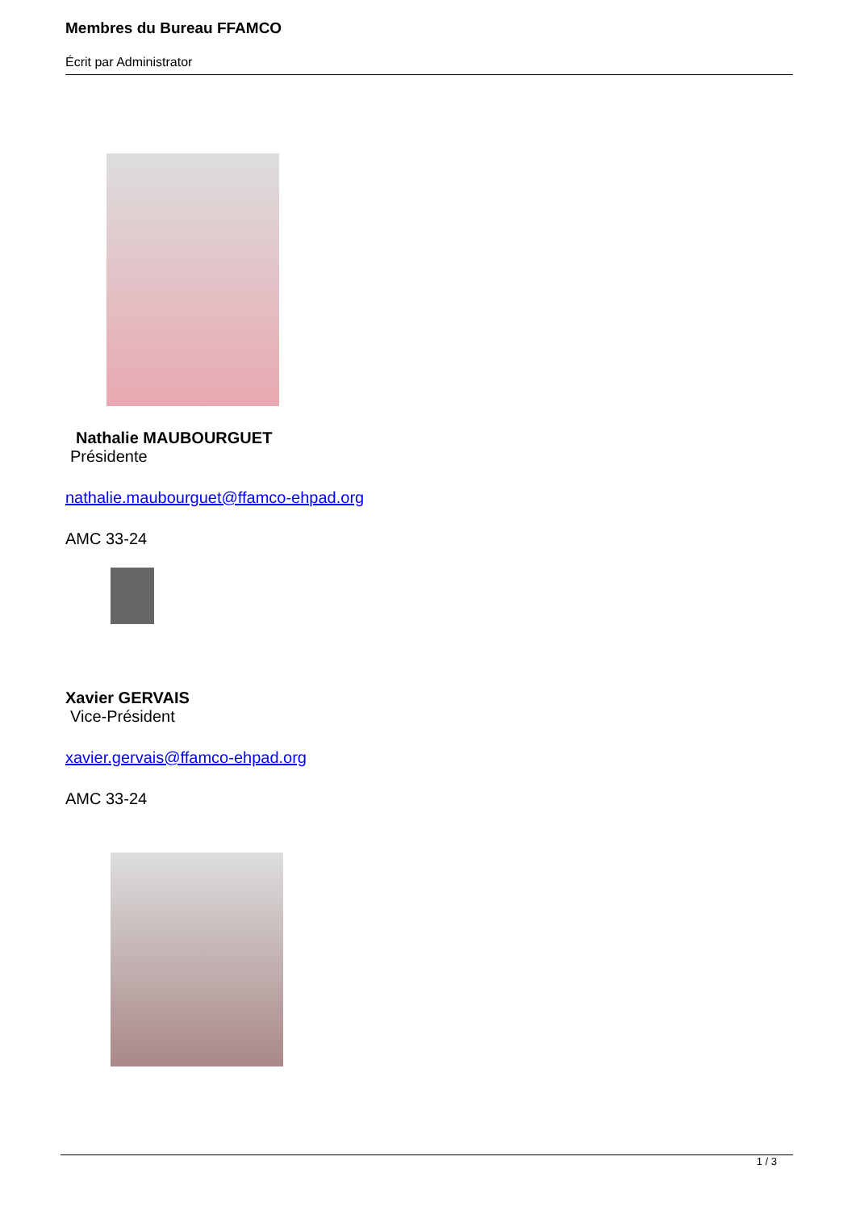Membres du Bureau FFAMCO
Écrit par Administrator
Nathalie MAUBOURGUET
Présidente
nathalie.maubourguet@ffamco-ehpad.org
AMC 33-24
Xavier GERVAIS
Vice-Président
xavier.gervais@ffamco-ehpad.org
AMC 33-24
1 / 3